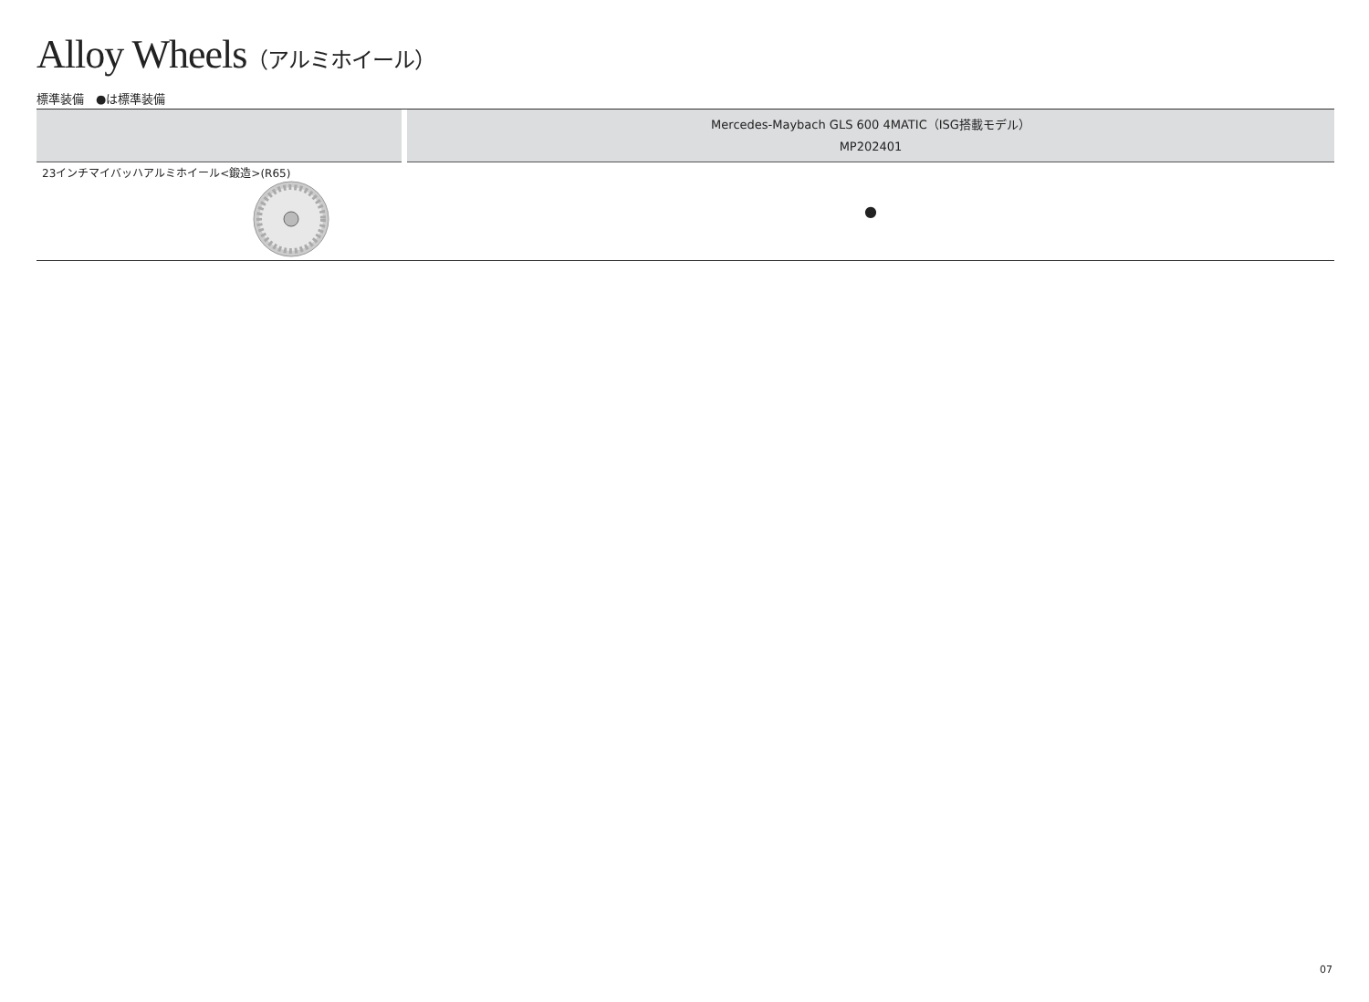Alloy Wheels（アルミホイール）
標準装備　●は標準装備
| | | Mercedes-Maybach GLS 600 4MATIC（ISG搭載モデル） MP202401 |
| --- | --- | --- |
| 23インチマイバッハアルミホイール<鍛造>(R65) | | ● |
07